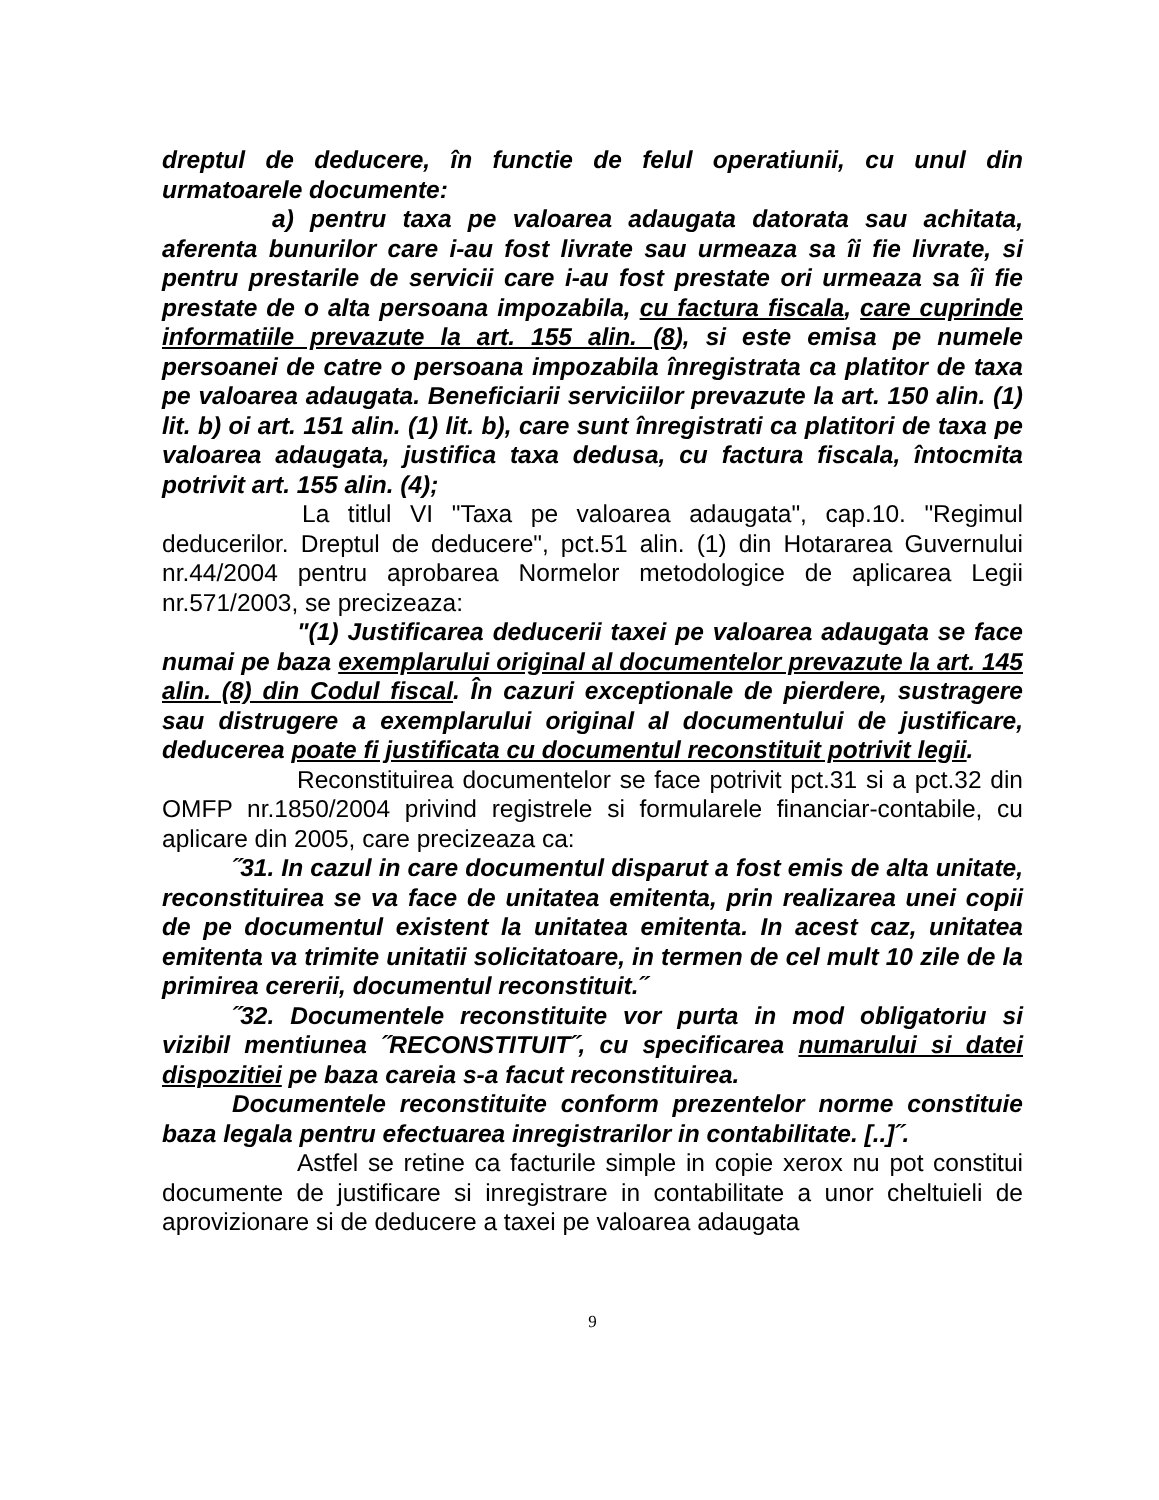dreptul de deducere, în functie de felul operatiunii, cu unul din urmatoarele documente:
a) pentru taxa pe valoarea adaugata datorata sau achitata, aferenta bunurilor care i-au fost livrate sau urmeaza sa îi fie livrate, si pentru prestarile de servicii care i-au fost prestate ori urmeaza sa îi fie prestate de o alta persoana impozabila, cu factura fiscala, care cuprinde informatiile prevazute la art. 155 alin. (8), si este emisa pe numele persoanei de catre o persoana impozabila înregistrata ca platitor de taxa pe valoarea adaugata. Beneficiarii serviciilor prevazute la art. 150 alin. (1) lit. b) oi art. 151 alin. (1) lit. b), care sunt înregistrati ca platitori de taxa pe valoarea adaugata, justifica taxa dedusa, cu factura fiscala, întocmita potrivit art. 155 alin. (4);
La titlul VI "Taxa pe valoarea adaugata", cap.10. "Regimul deducerilor. Dreptul de deducere", pct.51 alin. (1) din Hotararea Guvernului nr.44/2004 pentru aprobarea Normelor metodologice de aplicarea Legii nr.571/2003, se precizeaza:
"(1) Justificarea deducerii taxei pe valoarea adaugata se face numai pe baza exemplarului original al documentelor prevazute la art. 145 alin. (8) din Codul fiscal. În cazuri exceptionale de pierdere, sustragere sau distrugere a exemplarului original al documentului de justificare, deducerea poate fi justificata cu documentul reconstituit potrivit legii.
Reconstituirea documentelor se face potrivit pct.31 si a pct.32 din OMFP nr.1850/2004 privind registrele si formularele financiar-contabile, cu aplicare din 2005, care precizeaza ca:
˝31. In cazul in care documentul disparut a fost emis de alta unitate, reconstituirea se va face de unitatea emitenta, prin realizarea unei copii de pe documentul existent la unitatea emitenta. In acest caz, unitatea emitenta va trimite unitatii solicitatoare, in termen de cel mult 10 zile de la primirea cererii, documentul reconstituit.˝
˝32. Documentele reconstituite vor purta in mod obligatoriu si vizibil mentiunea ˝RECONSTITUIT˝, cu specificarea numarului si datei dispozitiei pe baza careia s-a facut reconstituirea.
Documentele reconstituite conform prezentelor norme constituie baza legala pentru efectuarea inregistrarilor in contabilitate. [..]˝.
Astfel se retine ca facturile simple in copie xerox nu pot constitui documente de justificare si inregistrare in contabilitate a unor cheltuieli de aprovizionare si de deducere a taxei pe valoarea adaugata
9